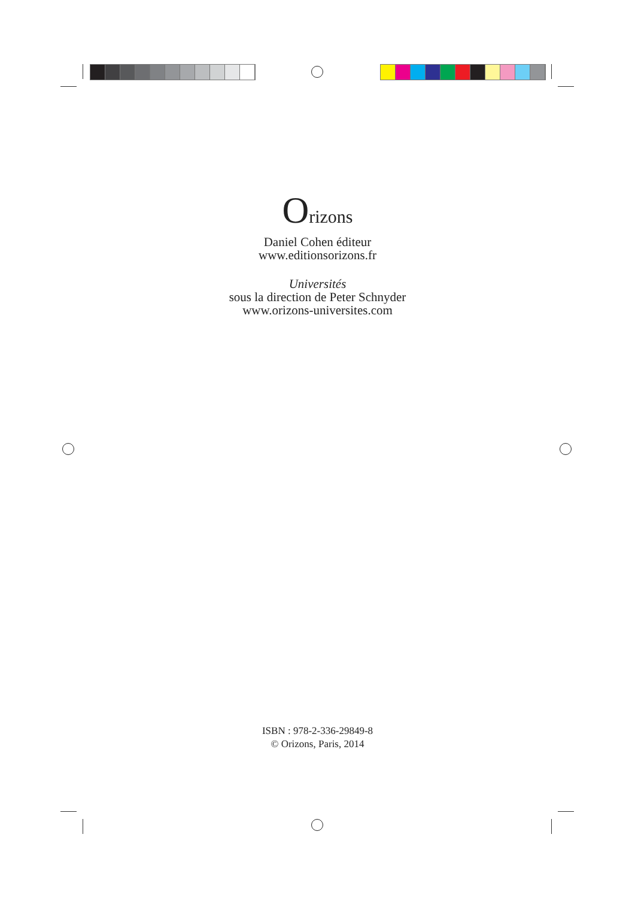Orizons
Daniel Cohen éditeur
www.editionsorizons.fr
Universités
sous la direction de Peter Schnyder
www.orizons-universites.com
ISBN : 978-2-336-29849-8
© Orizons, Paris, 2014